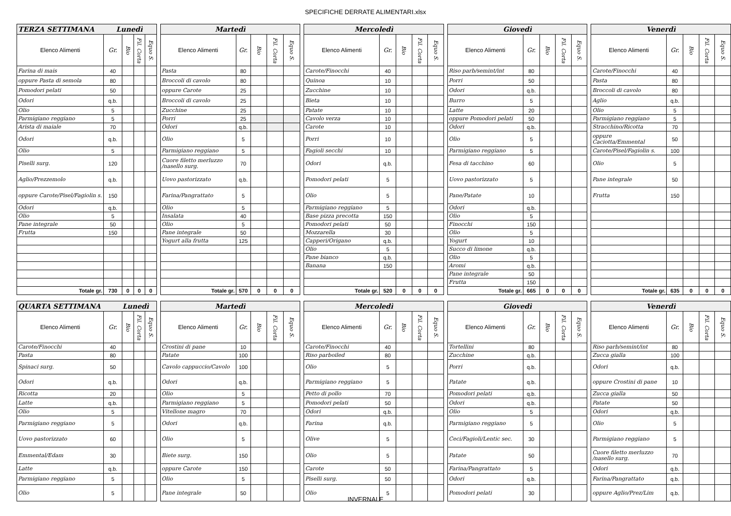SPECIFICHE DERRATE ALIMENTARI.xlsx
| TERZA SETTIMANA Lunedì | | | | |
| --- | --- | --- | --- | --- |
| Elenco Alimenti | Gr. | Bio | Fil. Corta | Equo S. |
| Farina di mais | 40 | | | |
| oppure Pasta di semola | 80 | | | |
| Pomodori pelati | 50 | | | |
| Odori | q.b. | | | |
| Olio | 5 | | | |
| Parmigiano reggiano | 5 | | | |
| Arista di maiale | 70 | | | |
| Odori | q.b. | | | |
| Olio | 5 | | | |
| Piselli surg. | 120 | | | |
| Aglio/Prezzemolo | q.b. | | | |
| oppure Carote/Pisel/Fagiolin s. | 150 | | | |
| Odori | q.b. | | | |
| Olio | 5 | | | |
| Pane integrale | 50 | | | |
| Frutta | 150 | | | |
| Totale gr. | 730 | 0 | 0 | 0 |
| Martedì | | | | |
| --- | --- | --- | --- | --- |
| Elenco Alimenti | Gr. | Bio | Fil. Corta | Equo S. |
| Pasta | 80 | | | |
| Broccoli di cavolo | 80 | | | |
| oppure Carote | 25 | | | |
| Broccoli di cavolo | 25 | | | |
| Zucchine | 25 | | | |
| Porri | 25 | | | |
| Odori | q.b. | | | |
| Olio | 5 | | | |
| Parmigiano reggiano | 5 | | | |
| Cuore filetto merluzzo /nasello surg. | 70 | | | |
| Uovo pastorizzato | q.b. | | | |
| Farina/Pangrattato | 5 | | | |
| Olio | 5 | | | |
| Insalata | 40 | | | |
| Olio | 5 | | | |
| Pane integrale | 50 | | | |
| Yogurt alla frutta | 125 | | | |
| Totale gr. | 570 | 0 | 0 | 0 |
| Mercoledì | | | | |
| --- | --- | --- | --- | --- |
| Elenco Alimenti | Gr. | Bio | Fil. Corta | Equo S. |
| Carote/Finocchi | 40 | | | |
| Quinoa | 10 | | | |
| Zucchine | 10 | | | |
| Bieta | 10 | | | |
| Patate | 10 | | | |
| Cavolo verza | 10 | | | |
| Carote | 10 | | | |
| Porri | 10 | | | |
| Fagioli secchi | 10 | | | |
| Odori | q.b. | | | |
| Pomodori pelati | 5 | | | |
| Olio | 5 | | | |
| Parmigiano reggiano | 5 | | | |
| Base pizza precotta | 150 | | | |
| Pomodori pelati | 50 | | | |
| Mozzarella | 30 | | | |
| Capperi/Origano | q.b. | | | |
| Olio | 5 | | | |
| Pane bianco | q.b. | | | |
| Banana | 150 | | | |
| Totale gr. | 520 | 0 | 0 | 0 |
| Giovedì | | | | |
| --- | --- | --- | --- | --- |
| Elenco Alimenti | Gr. | Bio | Fil. Corta | Equo S. |
| Riso parb/semint/int | 80 | | | |
| Porri | 50 | | | |
| Odori | q.b. | | | |
| Burro | 5 | | | |
| Latte | 20 | | | |
| oppure Pomodori pelati | 50 | | | |
| Odori | q.b. | | | |
| Olio | 5 | | | |
| Parmigiano reggiano | 5 | | | |
| Fesa di tacchino | 60 | | | |
| Uovo pastorizzato | 5 | | | |
| Pane/Patate | 10 | | | |
| Odori | q.b. | | | |
| Olio | 5 | | | |
| Finocchi | 150 | | | |
| Olio | 5 | | | |
| Yogurt | 10 | | | |
| Succo di limone | q.b. | | | |
| Olio | 5 | | | |
| Aromi | q.b. | | | |
| Pane integrale | 50 | | | |
| Frutta | 150 | | | |
| Totale gr. | 665 | 0 | 0 | 0 |
| Venerdì | | | | |
| --- | --- | --- | --- | --- |
| Elenco Alimenti | Gr. | Bio | Fil. Corta | Equo S. |
| Carote/Finocchi | 40 | | | |
| Pasta | 80 | | | |
| Broccoli di cavolo | 80 | | | |
| Aglio | q.b. | | | |
| Olio | 5 | | | |
| Parmigiano reggiano | 5 | | | |
| Stracchino/Ricotta | 70 | | | |
| oppure Caciotta/Emmental | 50 | | | |
| Carote/Pisel/Fagiolin s. | 100 | | | |
| Olio | 5 | | | |
| Pane integrale | 50 | | | |
| Frutta | 150 | | | |
| Totale gr. | 635 | 0 | 0 | 0 |
| QUARTA SETTIMANA Lunedì | | | | |
| --- | --- | --- | --- | --- |
| Elenco Alimenti | Gr. | Bio | Fil. Corta | Equo S. |
| Carote/Finocchi | 40 | | | |
| Pasta | 80 | | | |
| Spinaci surg. | 50 | | | |
| Odori | q.b. | | | |
| Ricotta | 20 | | | |
| Latte | q.b. | | | |
| Olio | 5 | | | |
| Parmigiano reggiano | 5 | | | |
| Uovo pastorizzato | 60 | | | |
| Emmental/Edam | 30 | | | |
| Latte | q.b. | | | |
| Parmigiano reggiano | 5 | | | |
| Olio | 5 | | | |
| Martedì | | | | |
| --- | --- | --- | --- | --- |
| Elenco Alimenti | Gr. | Bio | Fil. Corta | Equo S. |
| Crostini di pane | 10 | | | |
| Patate | 100 | | | |
| Cavolo cappuccio/Cavolo | 100 | | | |
| Odori | q.b. | | | |
| Olio | 5 | | | |
| Parmigiano reggiano | 5 | | | |
| Vitellone magro | 70 | | | |
| Odori | q.b. | | | |
| Olio | 5 | | | |
| Biete surg. | 150 | | | |
| oppure Carote | 150 | | | |
| Olio | 5 | | | |
| Pane integrale | 50 | | | |
| Mercoledì | | | | |
| --- | --- | --- | --- | --- |
| Elenco Alimenti | Gr. | Bio | Fil. Corta | Equo S. |
| Carote/Finocchi | 40 | | | |
| Riso parboiled | 80 | | | |
| Olio | 5 | | | |
| Parmigiano reggiano | 5 | | | |
| Petto di pollo | 70 | | | |
| Pomodori pelati | 50 | | | |
| Odori | q.b. | | | |
| Farina | q.b. | | | |
| Olive | 5 | | | |
| Olio | 5 | | | |
| Carote | 50 | | | |
| Piselli surg. | 50 | | | |
| Olio | 5 | | | |
| Giovedì | | | | |
| --- | --- | --- | --- | --- |
| Elenco Alimenti | Gr. | Bio | Fil. Corta | Equo S. |
| Tortellini | 80 | | | |
| Zucchine | q.b. | | | |
| Porri | q.b. | | | |
| Patate | q.b. | | | |
| Pomodori pelati | q.b. | | | |
| Odori | q.b. | | | |
| Olio | 5 | | | |
| Parmigiano reggiano | 5 | | | |
| Ceci/Fagioli/Lentic sec. | 30 | | | |
| Patate | 50 | | | |
| Farina/Pangrattato | 5 | | | |
| Odori | q.b. | | | |
| Pomodori pelati | 30 | | | |
| Venerdì | | | | |
| --- | --- | --- | --- | --- |
| Elenco Alimenti | Gr. | Bio | Fil. Corta | Equo S. |
| Riso parb/semint/int | 80 | | | |
| Zucca gialla | 100 | | | |
| Odori | q.b. | | | |
| oppure Crostini di pane | 10 | | | |
| Zucca gialla | 50 | | | |
| Patate | 50 | | | |
| Odori | q.b. | | | |
| Olio | 5 | | | |
| Parmigiano reggiano | 5 | | | |
| Cuore filetto merluzzo /nasello surg. | 70 | | | |
| Odori | q.b. | | | |
| Farina/Pangrattato | q.b. | | | |
| oppure Aglio/Prez/Lim | q.b. | | | |
INVERNALE